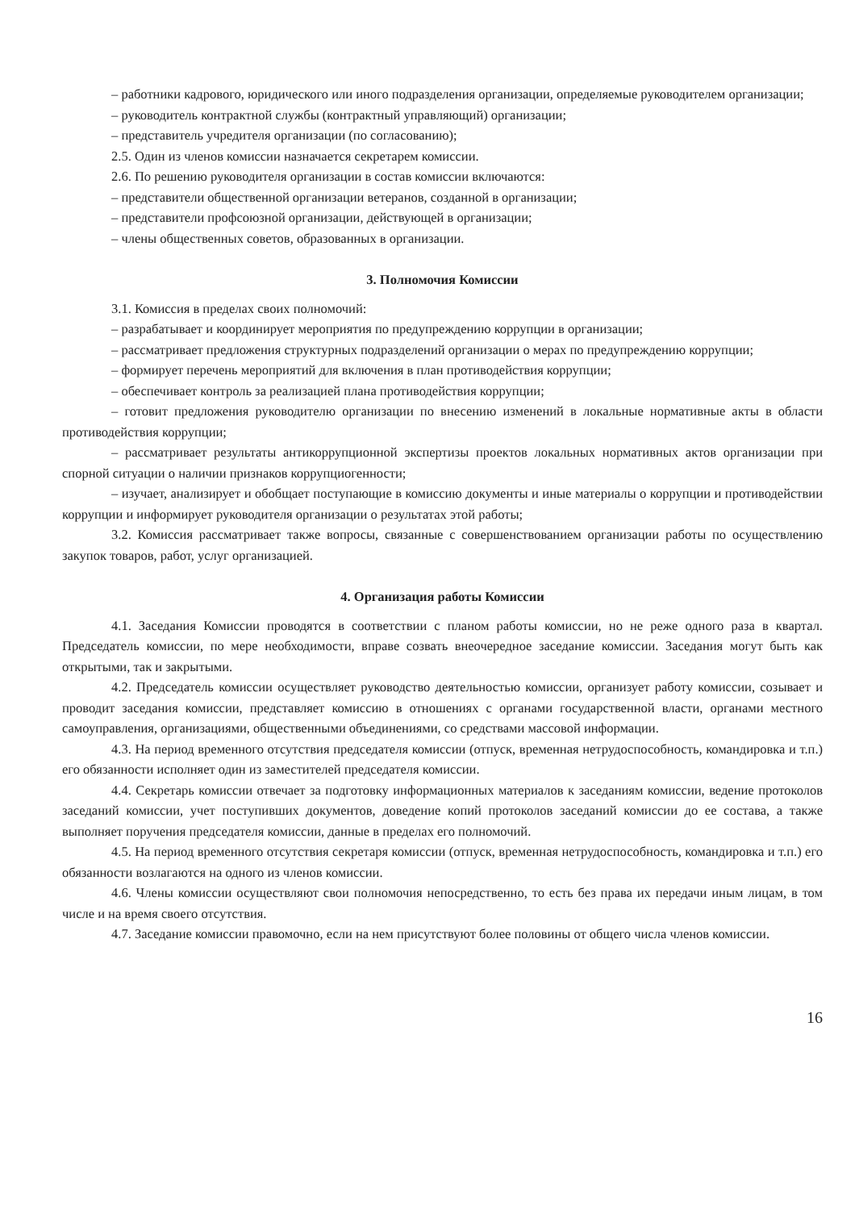– работники кадрового, юридического или иного подразделения организации, определяемые руководителем организации;
– руководитель контрактной службы (контрактный управляющий) организации;
– представитель учредителя организации (по согласованию);
2.5. Один из членов комиссии назначается секретарем комиссии.
2.6. По решению руководителя организации в состав комиссии включаются:
– представители общественной организации ветеранов, созданной в организации;
– представители профсоюзной организации, действующей в организации;
– члены общественных советов, образованных в организации.
3. Полномочия Комиссии
3.1. Комиссия в пределах своих полномочий:
– разрабатывает и координирует мероприятия по предупреждению коррупции в организации;
– рассматривает предложения структурных подразделений организации о мерах по предупреждению коррупции;
– формирует перечень мероприятий для включения в план противодействия коррупции;
– обеспечивает контроль за реализацией плана противодействия коррупции;
– готовит предложения руководителю организации по внесению изменений в локальные нормативные акты в области противодействия коррупции;
– рассматривает результаты антикоррупционной экспертизы проектов локальных нормативных актов организации при спорной ситуации о наличии признаков коррупциогенности;
– изучает, анализирует и обобщает поступающие в комиссию документы и иные материалы о коррупции и противодействии коррупции и информирует руководителя организации о результатах этой работы;
3.2. Комиссия рассматривает также вопросы, связанные с совершенствованием организации работы по осуществлению закупок товаров, работ, услуг организацией.
4. Организация работы Комиссии
4.1. Заседания Комиссии проводятся в соответствии с планом работы комиссии, но не реже одного раза в квартал. Председатель комиссии, по мере необходимости, вправе созвать внеочередное заседание комиссии. Заседания могут быть как открытыми, так и закрытыми.
4.2. Председатель комиссии осуществляет руководство деятельностью комиссии, организует работу комиссии, созывает и проводит заседания комиссии, представляет комиссию в отношениях с органами государственной власти, органами местного самоуправления, организациями, общественными объединениями, со средствами массовой информации.
4.3. На период временного отсутствия председателя комиссии (отпуск, временная нетрудоспособность, командировка и т.п.) его обязанности исполняет один из заместителей председателя комиссии.
4.4. Секретарь комиссии отвечает за подготовку информационных материалов к заседаниям комиссии, ведение протоколов заседаний комиссии, учет поступивших документов, доведение копий протоколов заседаний комиссии до ее состава, а также выполняет поручения председателя комиссии, данные в пределах его полномочий.
4.5. На период временного отсутствия секретаря комиссии (отпуск, временная нетрудоспособность, командировка и т.п.) его обязанности возлагаются на одного из членов комиссии.
4.6. Члены комиссии осуществляют свои полномочия непосредственно, то есть без права их передачи иным лицам, в том числе и на время своего отсутствия.
4.7. Заседание комиссии правомочно, если на нем присутствуют более половины от общего числа членов комиссии.
16